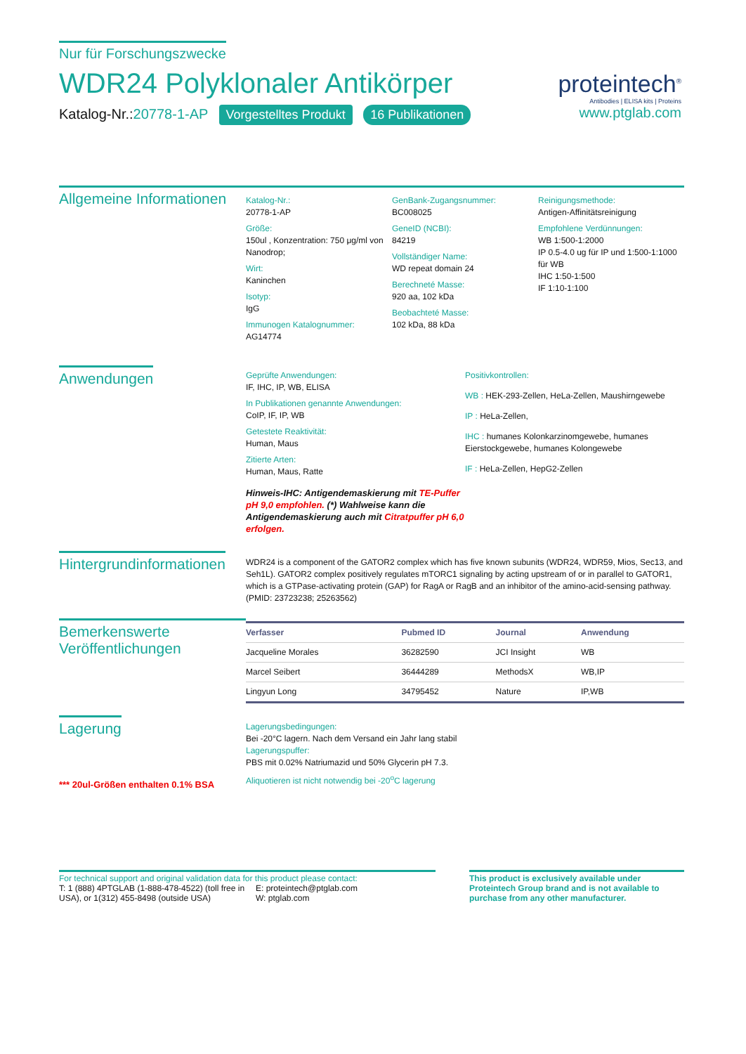Nur für Forschungszwecke
WDR24 Polyklonaler Antikörper
Katalog-Nr.:20778-1-AP Vorgestelltes Produkt 16 Publikationen
proteintech<sup>®</sup>
Antibodies | ELISA kits | Proteins
www.ptglab.com
Allgemeine Informationen
Katalog-Nr.:
20778-1-AP
Größe:
150ul , Konzentration: 750 μg/ml von Nanodrop;
Wirt:
Kaninchen
Isotyp:
IgG
Immunogen Katalognummer:
AG14774
GenBank-Zugangsnummer:
BC008025
GeneID (NCBI):
84219
Vollständiger Name:
WD repeat domain 24
Berechneté Masse:
920 aa, 102 kDa
Beobachteté Masse:
102 kDa, 88 kDa
Reinigungsmethode:
Antigen-Affinitätsreinigung
Empfohlene Verdünnungen:
WB 1:500-1:2000
IP 0.5-4.0 ug für IP und 1:500-1:1000 für WB
IHC 1:50-1:500
IF 1:10-1:100
Anwendungen
Geprüfte Anwendungen:
IF, IHC, IP, WB, ELISA
In Publikationen genannte Anwendungen:
CoIP, IF, IP, WB
Getestete Reaktivität:
Human, Maus
Zitierte Arten:
Human, Maus, Ratte
Hinweis-IHC: Antigendemaskierung mit TE-Puffer pH 9,0 empfohlen. (*) Wahlweise kann die Antigendemaskierung auch mit Citratpuffer pH 6,0 erfolgen.
Positivkontrollen:
WB : HEK-293-Zellen, HeLa-Zellen, Maushirngewebe
IP : HeLa-Zellen,
IHC : humanes Kolonkarzinomgewebe, humanes Eierstockgewebe, humanes Kolongewebe
IF : HeLa-Zellen, HepG2-Zellen
Hintergrundinformationen
WDR24 is a component of the GATOR2 complex which has five known subunits (WDR24, WDR59, Mios, Sec13, and Seh1L). GATOR2 complex positively regulates mTORC1 signaling by acting upstream of or in parallel to GATOR1, which is a GTPase-activating protein (GAP) for RagA or RagB and an inhibitor of the amino-acid-sensing pathway. (PMID: 23723238; 25263562)
Bemerkenswerte Veröffentlichungen
| Verfasser | Pubmed ID | Journal | Anwendung |
| --- | --- | --- | --- |
| Jacqueline Morales | 36282590 | JCI Insight | WB |
| Marcel Seibert | 36444289 | MethodsX | WB,IP |
| Lingyun Long | 34795452 | Nature | IP,WB |
Lagerung
*** 20ul-Größen enthalten 0.1% BSA
Lagerungsbedingungen:
Bei -20°C lagern. Nach dem Versand ein Jahr lang stabil
Lagerungspuffer:
PBS mit 0.02% Natriumazid und 50% Glycerin pH 7.3.
Aliquotieren ist nicht notwendig bei -20<sup>o</sup>C lagerung
For technical support and original validation data for this product please contact:
T: 1 (888) 4PTGLAB (1-888-478-4522) (toll free in USA), or 1(312) 455-8498 (outside USA)
E: proteintech@ptglab.com
W: ptglab.com
This product is exclusively available under Proteintech Group brand and is not available to purchase from any other manufacturer.